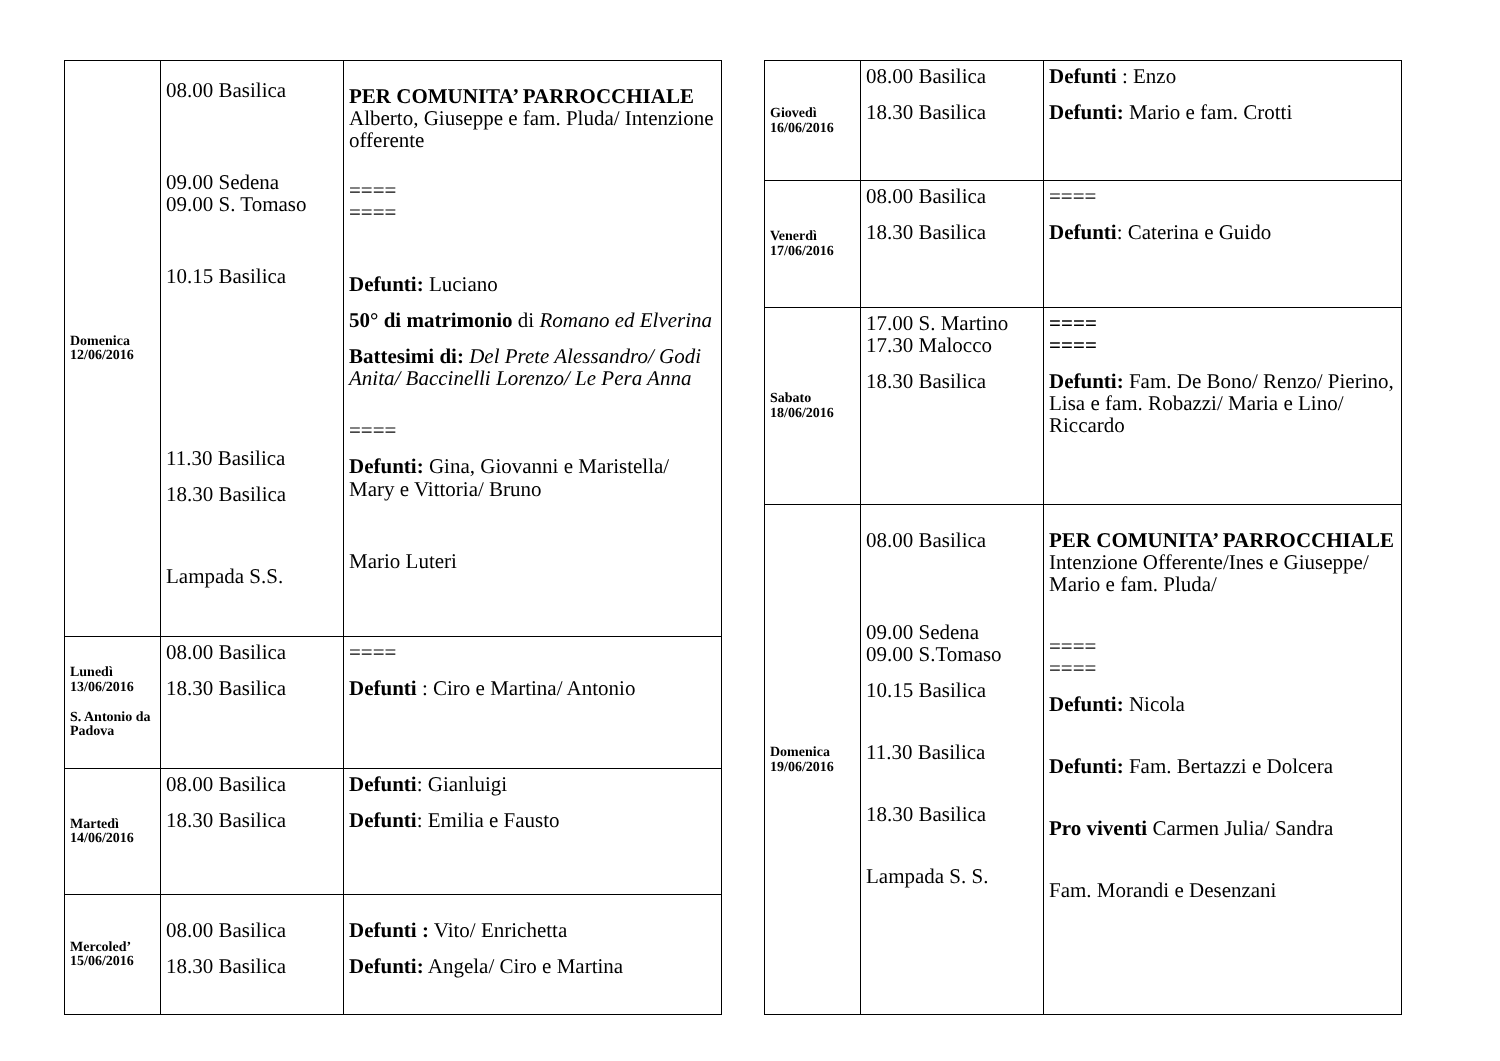| Domenica 12/06/2016 | 08.00 Basilica 09.00 Sedena 09.00 S. Tomaso 10.15 Basilica 11.30 Basilica 18.30 Basilica Lampada S.S. | PER COMUNITA’ PARROCCHIALE Alberto, Giuseppe e fam. Pluda/ Intenzione offerente ==== ==== Defunti: Luciano 50° di matrimonio di Romano ed Elverina Battesimi di: Del Prete Alessandro/ Godi Anita/ Baccinelli Lorenzo/ Le Pera Anna ==== Defunti: Gina, Giovanni e Maristella/ Mary e Vittoria/ Bruno Mario Luteri |
| Lunedì 13/06/2016 S. Antonio da Padova | 08.00 Basilica 18.30 Basilica | ==== Defunti : Ciro e Martina/ Antonio |
| Martedì 14/06/2016 | 08.00 Basilica 18.30 Basilica | Defunti : Gianluigi Defunti : Emilia e Fausto |
| Mercoled’ 15/06/2016 | 08.00 Basilica 18.30 Basilica | Defunti : Vito/ Enrichetta Defunti: Angela/ Ciro e Martina |
| Giovedì 16/06/2016 | 08.00 Basilica 18.30 Basilica | Defunti : Enzo Defunti: Mario e fam. Crotti |
| Venerdì 17/06/2016 | 08.00 Basilica 18.30 Basilica | ==== Defunti : Caterina e Guido |
| Sabato 18/06/2016 | 17.00 S. Martino 17.30 Malocco 18.30 Basilica | ==== ==== Defunti: Fam. De Bono/ Renzo/ Pierino, Lisa e fam. Robazzi/ Maria e Lino/ Riccardo |
| Domenica 19/06/2016 | 08.00 Basilica 09.00 Sedena 09.00 S.Tomaso 10.15 Basilica 11.30 Basilica 18.30 Basilica Lampada S. S. | PER COMUNITA’ PARROCCHIALE Intenzione Offerente/Ines e Giuseppe/ Mario e fam. Pluda/ ==== ==== Defunti: Nicola Defunti: Fam. Bertazzi e Dolcera Pro viventi Carmen Julia/ Sandra Fam. Morandi e Desenzani |